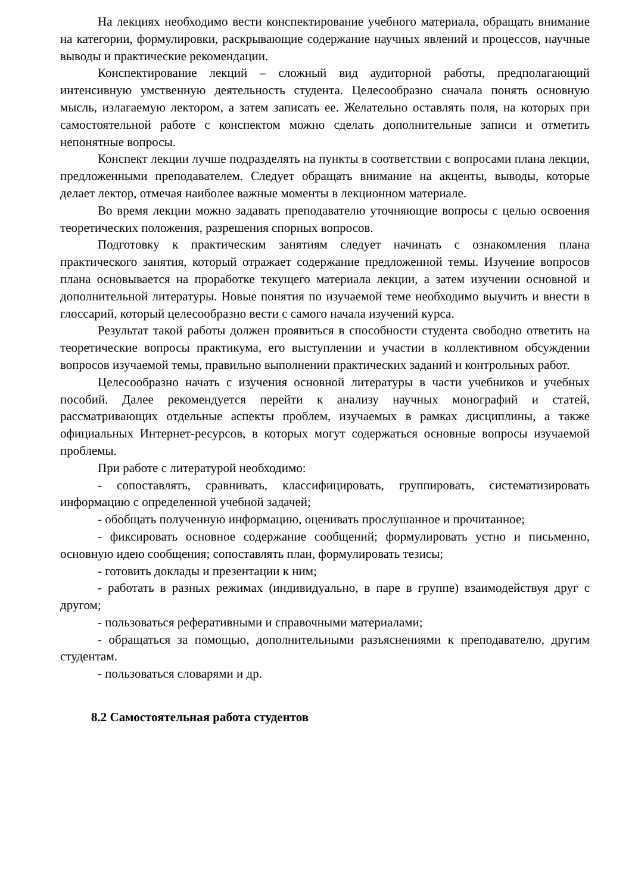На лекциях необходимо вести конспектирование учебного материала, обращать внимание на категории, формулировки, раскрывающие содержание научных явлений и процессов, научные выводы и практические рекомендации.
Конспектирование лекций – сложный вид аудиторной работы, предполагающий интенсивную умственную деятельность студента. Целесообразно сначала понять основную мысль, излагаемую лектором, а затем записать ее. Желательно оставлять поля, на которых при самостоятельной работе с конспектом можно сделать дополнительные записи и отметить непонятные вопросы.
Конспект лекции лучше подразделять на пункты в соответствии с вопросами плана лекции, предложенными преподавателем. Следует обращать внимание на акценты, выводы, которые делает лектор, отмечая наиболее важные моменты в лекционном материале.
Во время лекции можно задавать преподавателю уточняющие вопросы с целью освоения теоретических положения, разрешения спорных вопросов.
Подготовку к практическим занятиям следует начинать с ознакомления плана практического занятия, который отражает содержание предложенной темы. Изучение вопросов плана основывается на проработке текущего материала лекции, а затем изучении основной и дополнительной литературы. Новые понятия по изучаемой теме необходимо выучить и внести в глоссарий, который целесообразно вести с самого начала изучений курса.
Результат такой работы должен проявиться в способности студента свободно ответить на теоретические вопросы практикума, его выступлении и участии в коллективном обсуждении вопросов изучаемой темы, правильно выполнении практических заданий и контрольных работ.
Целесообразно начать с изучения основной литературы в части учебников и учебных пособий. Далее рекомендуется перейти к анализу научных монографий и статей, рассматривающих отдельные аспекты проблем, изучаемых в рамках дисциплины, а также официальных Интернет-ресурсов, в которых могут содержаться основные вопросы изучаемой проблемы.
При работе с литературой необходимо:
- сопоставлять, сравнивать, классифицировать, группировать, систематизировать информацию с определенной учебной задачей;
- обобщать полученную информацию, оценивать прослушанное и прочитанное;
- фиксировать основное содержание сообщений; формулировать устно и письменно, основную идею сообщения; сопоставлять план, формулировать тезисы;
- готовить доклады и презентации к ним;
- работать в разных режимах (индивидуально, в паре в группе) взаимодействуя друг с другом;
- пользоваться реферативными и справочными материалами;
- обращаться за помощью, дополнительными разъяснениями к преподавателю, другим студентам.
- пользоваться словарями и др.
8.2 Самостоятельная работа студентов